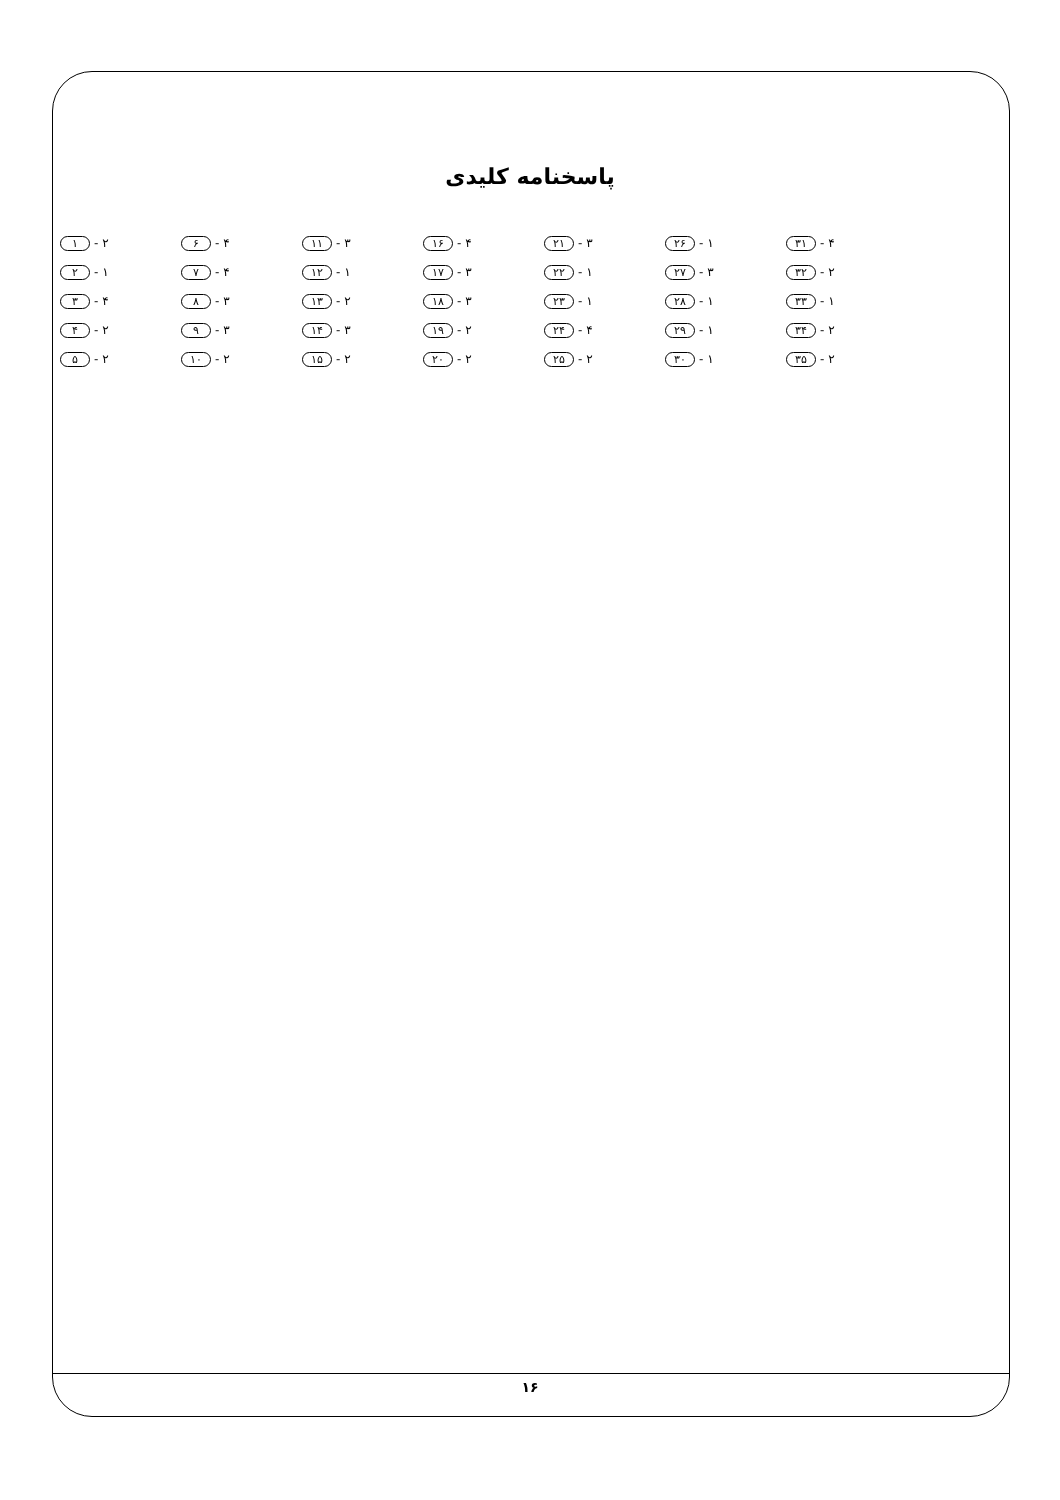پاسخنامه کلیدی
| ۱ - ۲ | ۶ - ۴ | ۱۱ - ۳ | ۱۶ - ۴ | ۲۱ - ۳ | ۲۶ - ۱ | ۳۱ - ۴ |
| ۲ - ۱ | ۷ - ۴ | ۱۲ - ۱ | ۱۷ - ۳ | ۲۲ - ۱ | ۲۷ - ۳ | ۳۲ - ۲ |
| ۳ - ۴ | ۸ - ۳ | ۱۳ - ۲ | ۱۸ - ۳ | ۲۳ - ۱ | ۲۸ - ۱ | ۳۳ - ۱ |
| ۴ - ۲ | ۹ - ۳ | ۱۴ - ۳ | ۱۹ - ۲ | ۲۴ - ۴ | ۲۹ - ۱ | ۳۴ - ۲ |
| ۵ - ۲ | ۱۰ - ۲ | ۱۵ - ۲ | ۲۰ - ۲ | ۲۵ - ۲ | ۳۰ - ۱ | ۳۵ - ۲ |
۱۶